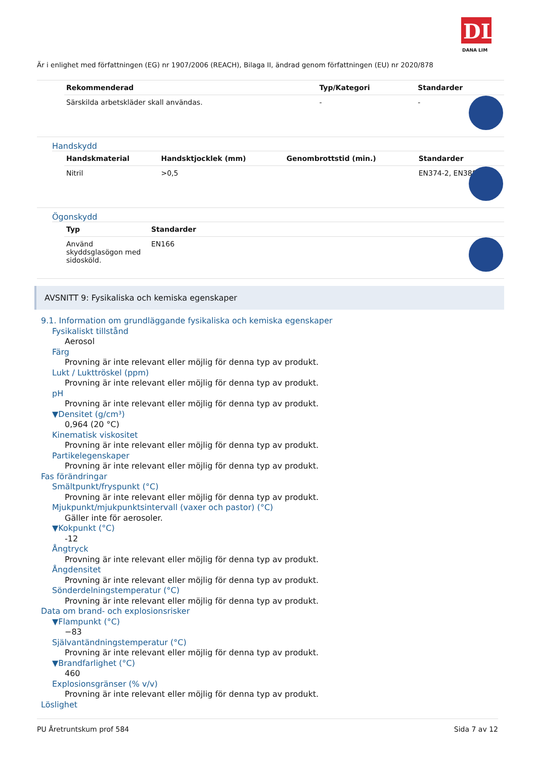DL
DANA LIM
Är i enlighet med författningen (EG) nr 1907/2006 (REACH), Bilaga II, ändrad genom författningen (EU) nr 2020/878
| Rekommenderad | Typ/Kategori | Standarder |
| --- | --- | --- |
| Särskilda arbetskläder skall användas. | - | - |
Handskydd
| Handskmaterial | Handsktjocklek (mm) | Genombrottstid (min.) | Standarder |
| --- | --- | --- | --- |
| Nitril | >0,5 | | EN374-2, EN388 |
Ögonskydd
| Typ | Standarder |
| --- | --- |
| Använd skyddsglasögon med sidosköld. | EN166 |
AVSNITT 9: Fysikaliska och kemiska egenskaper
9.1. Information om grundläggande fysikaliska och kemiska egenskaper
Fysikaliskt tillstånd
Aerosol
Färg
Provning är inte relevant eller möjlig för denna typ av produkt.
Lukt / Lukttröskel (ppm)
Provning är inte relevant eller möjlig för denna typ av produkt.
pH
Provning är inte relevant eller möjlig för denna typ av produkt.
▼Densitet (g/cm³)
0,964 (20 °C)
Kinematisk viskositet
Provning är inte relevant eller möjlig för denna typ av produkt.
Partikelegenskaper
Provning är inte relevant eller möjlig för denna typ av produkt.
Fas förändringar
Smältpunkt/fryspunkt (°C)
Provning är inte relevant eller möjlig för denna typ av produkt.
Mjukpunkt/mjukpunktsintervall (vaxer och pastor) (°C)
Gäller inte för aerosoler.
▼Kokpunkt (°C)
-12
Ångtryck
Provning är inte relevant eller möjlig för denna typ av produkt.
Ångdensitet
Provning är inte relevant eller möjlig för denna typ av produkt.
Sönderdelningstemperatur (°C)
Provning är inte relevant eller möjlig för denna typ av produkt.
Data om brand- och explosionsrisker
▼Flampunkt (°C)
−83
Självantändningstemperatur (°C)
Provning är inte relevant eller möjlig för denna typ av produkt.
▼Brandfarlighet (°C)
460
Explosionsgränser (% v/v)
Provning är inte relevant eller möjlig för denna typ av produkt.
Löslighet
PU Åretruntskum prof 584 Sida 7 av 12